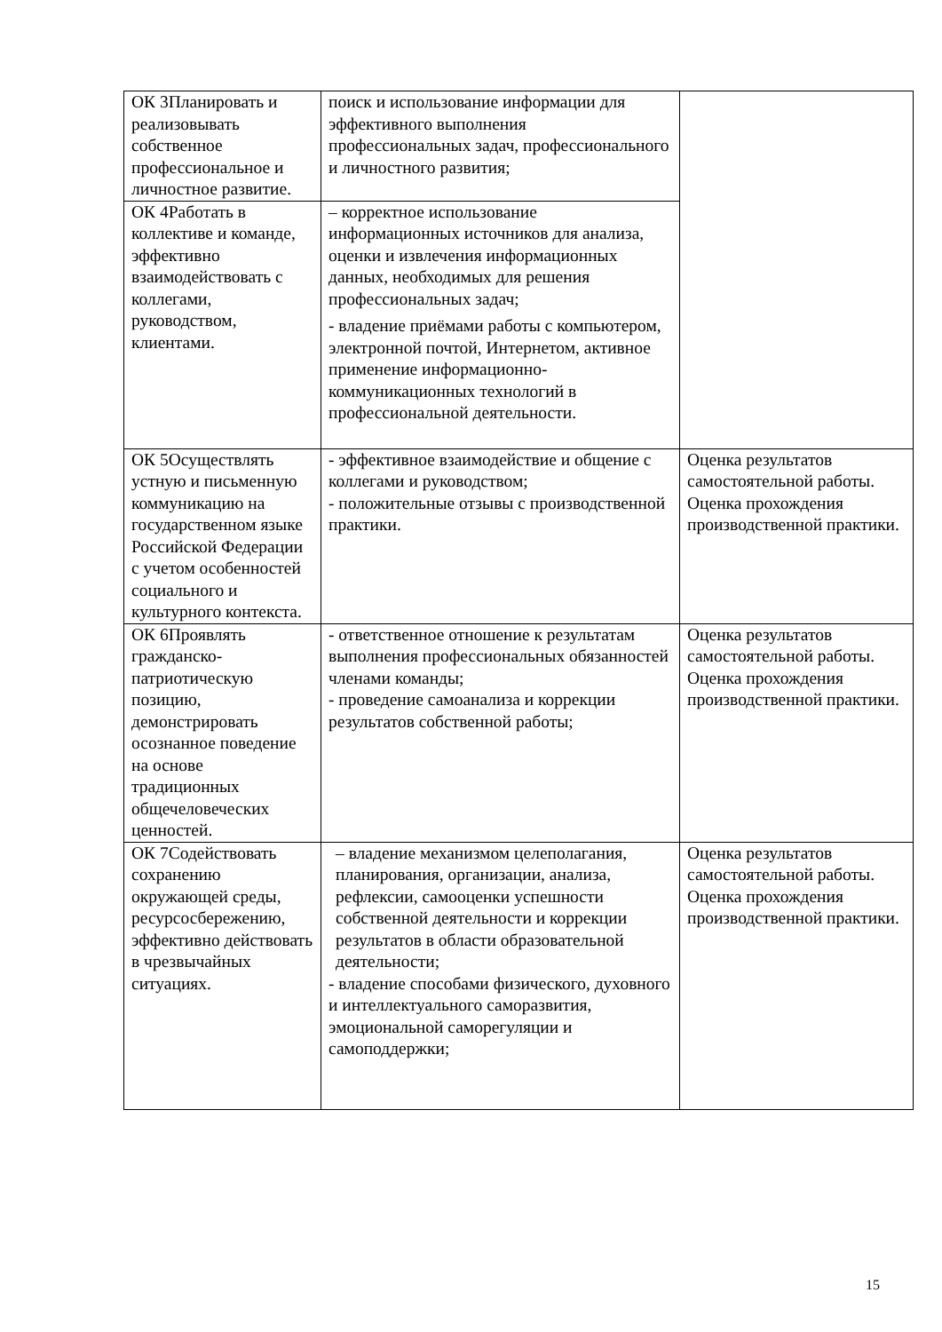| ОК 3Планировать и реализовывать собственное профессиональное и личностное развитие. | поиск и использование информации для эффективного выполнения профессиональных задач, профессионального и личностного развития; | |
| ОК 4Работать в коллективе и команде, эффективно взаимодействовать с коллегами, руководством, клиентами. | – корректное использование информационных источников для анализа, оценки и извлечения информационных данных, необходимых для решения профессиональных задач; - владение приёмами работы с компьютером, электронной почтой, Интернетом, активное применение информационно-коммуникационных технологий в профессиональной деятельности. | |
| ОК 5Осуществлять устную и письменную коммуникацию на государственном языке Российской Федерации с учетом особенностей социального и культурного контекста. | - эффективное взаимодействие и общение с коллегами и руководством; - положительные отзывы с производственной практики. | Оценка результатов самостоятельной работы. Оценка прохождения производственной практики. |
| ОК 6Проявлять гражданско-патриотическую позицию, демонстрировать осознанное поведение на основе традиционных общечеловеческих ценностей. | - ответственное отношение к результатам выполнения профессиональных обязанностей членами команды; - проведение самоанализа и коррекции результатов собственной работы; | Оценка результатов самостоятельной работы. Оценка прохождения производственной практики. |
| ОК 7Содействовать сохранению окружающей среды, ресурсосбережению, эффективно действовать в чрезвычайных ситуациях. | – владение механизмом целеполагания, планирования, организации, анализа, рефлексии, самооценки успешности собственной деятельности и коррекции результатов в области образовательной деятельности; - владение способами физического, духовного и интеллектуального саморазвития, эмоциональной саморегуляции и самоподдержки; | Оценка результатов самостоятельной работы. Оценка прохождения производственной практики. |
15